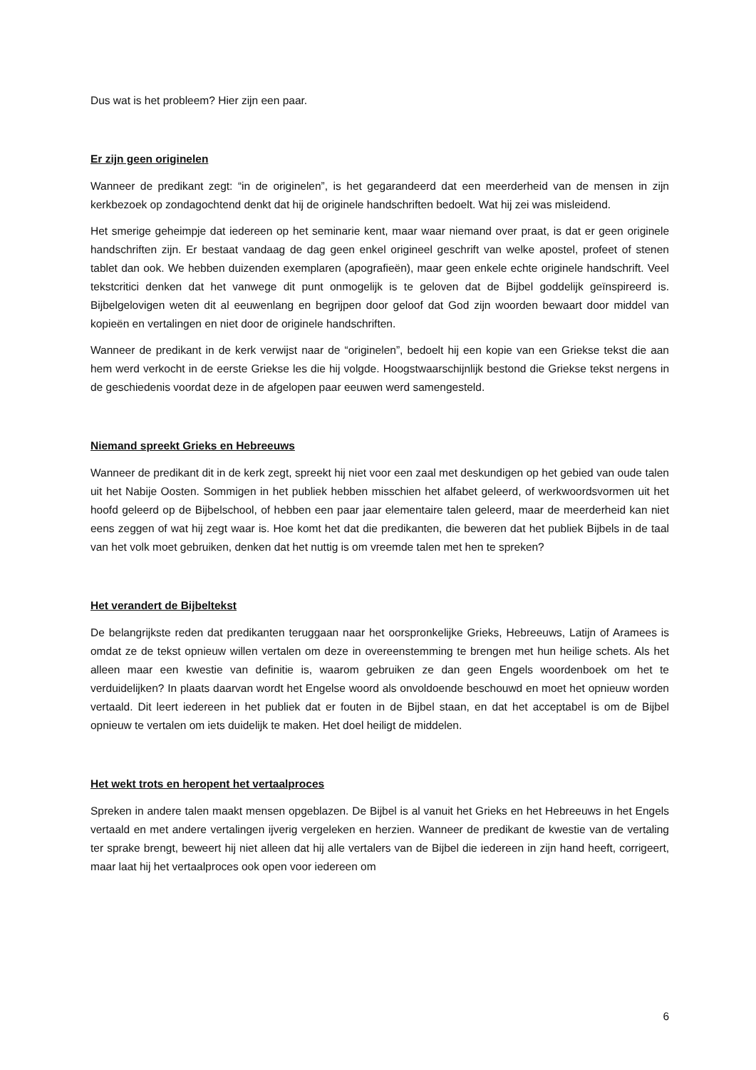Dus wat is het probleem? Hier zijn een paar.
Er zijn geen originelen
Wanneer de predikant zegt: “in de originelen”, is het gegarandeerd dat een meerderheid van de mensen in zijn kerkbezoek op zondagochtend denkt dat hij de originele handschriften bedoelt. Wat hij zei was misleidend.
Het smerige geheimpje dat iedereen op het seminarie kent, maar waar niemand over praat, is dat er geen originele handschriften zijn. Er bestaat vandaag de dag geen enkel origineel geschrift van welke apostel, profeet of stenen tablet dan ook. We hebben duizenden exemplaren (apografieën), maar geen enkele echte originele handschrift. Veel tekstcritici denken dat het vanwege dit punt onmogelijk is te geloven dat de Bijbel goddelijk geïnspireerd is. Bijbelgelovigen weten dit al eeuwenlang en begrijpen door geloof dat God zijn woorden bewaart door middel van kopieën en vertalingen en niet door de originele handschriften.
Wanneer de predikant in de kerk verwijst naar de “originelen”, bedoelt hij een kopie van een Griekse tekst die aan hem werd verkocht in de eerste Griekse les die hij volgde. Hoogstwaarschijnlijk bestond die Griekse tekst nergens in de geschiedenis voordat deze in de afgelopen paar eeuwen werd samengesteld.
Niemand spreekt Grieks en Hebreeuws
Wanneer de predikant dit in de kerk zegt, spreekt hij niet voor een zaal met deskundigen op het gebied van oude talen uit het Nabije Oosten. Sommigen in het publiek hebben misschien het alfabet geleerd, of werkwoordsvormen uit het hoofd geleerd op de Bijbelschool, of hebben een paar jaar elementaire talen geleerd, maar de meerderheid kan niet eens zeggen of wat hij zegt waar is. Hoe komt het dat die predikanten, die beweren dat het publiek Bijbels in de taal van het volk moet gebruiken, denken dat het nuttig is om vreemde talen met hen te spreken?
Het verandert de Bijbeltekst
De belangrijkste reden dat predikanten teruggaan naar het oorspronkelijke Grieks, Hebreeuws, Latijn of Aramees is omdat ze de tekst opnieuw willen vertalen om deze in overeenstemming te brengen met hun heilige schets. Als het alleen maar een kwestie van definitie is, waarom gebruiken ze dan geen Engels woordenboek om het te verduidelijken? In plaats daarvan wordt het Engelse woord als onvoldoende beschouwd en moet het opnieuw worden vertaald. Dit leert iedereen in het publiek dat er fouten in de Bijbel staan, en dat het acceptabel is om de Bijbel opnieuw te vertalen om iets duidelijk te maken. Het doel heiligt de middelen.
Het wekt trots en heropent het vertaalproces
Spreken in andere talen maakt mensen opgeblazen. De Bijbel is al vanuit het Grieks en het Hebreeuws in het Engels vertaald en met andere vertalingen ijverig vergeleken en herzien. Wanneer de predikant de kwestie van de vertaling ter sprake brengt, beweert hij niet alleen dat hij alle vertalers van de Bijbel die iedereen in zijn hand heeft, corrigeert, maar laat hij het vertaalproces ook open voor iedereen om
6